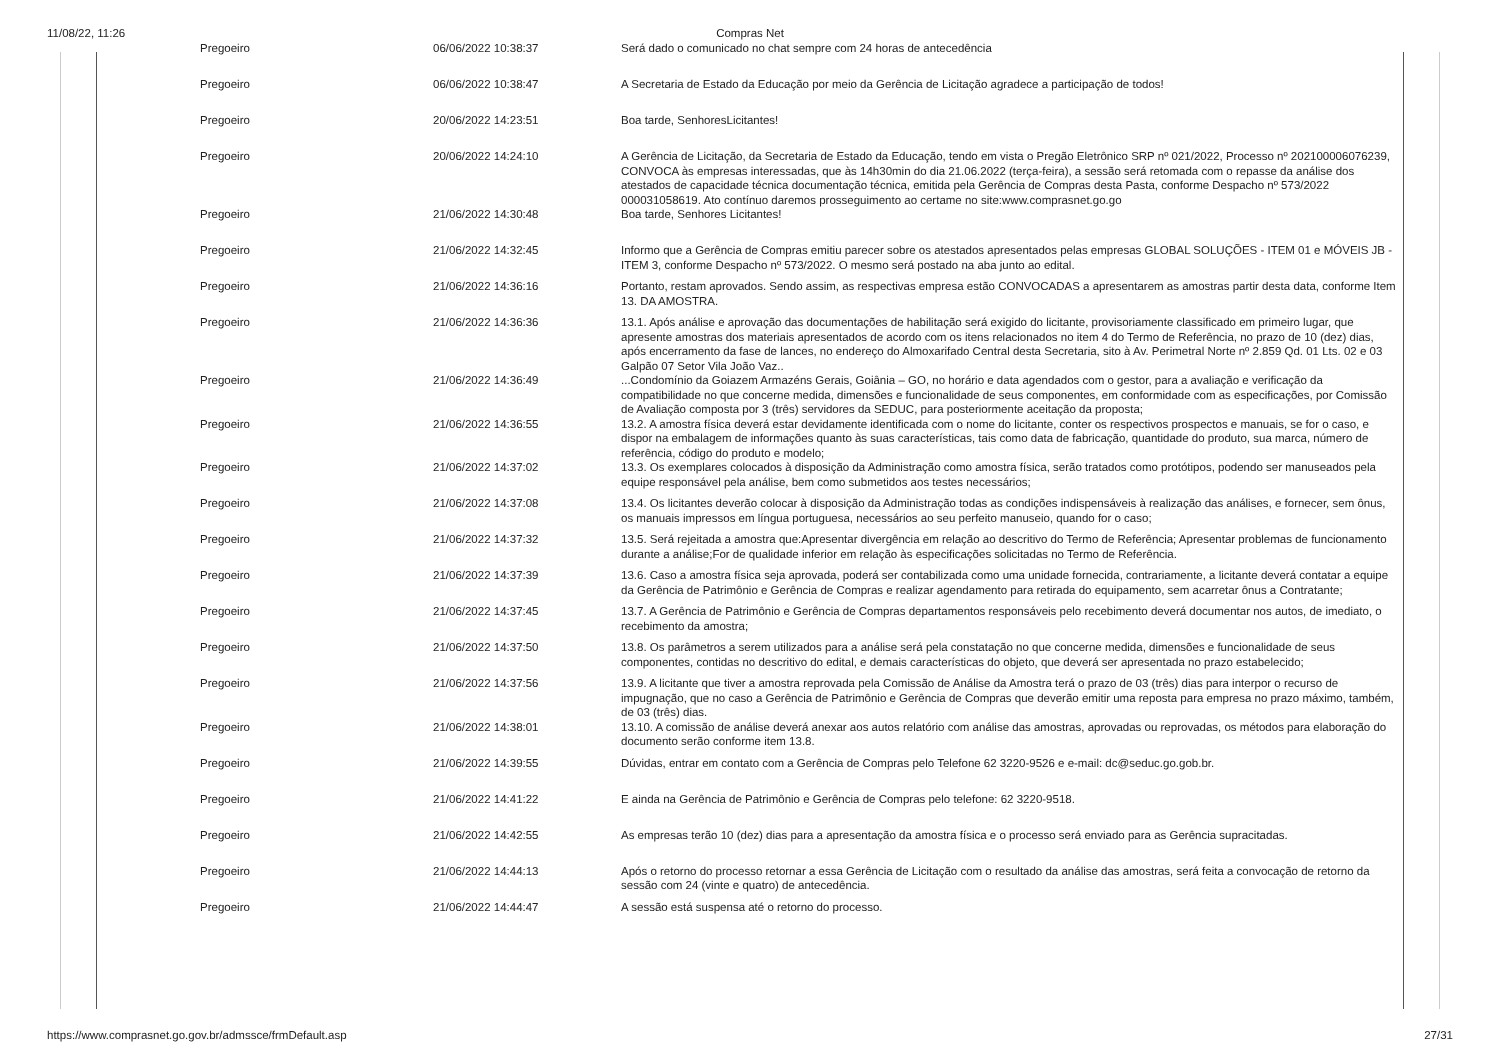11/08/22, 11:26 Compras Net
| Pregoeiro | 06/06/2022 10:38:37 | Será dado o comunicado no chat sempre com 24 horas de antecedência |
| Pregoeiro | 06/06/2022 10:38:47 | A Secretaria de Estado da Educação por meio da Gerência de Licitação agradece a participação de todos! |
| Pregoeiro | 20/06/2022 14:23:51 | Boa tarde, SenhoresLicitantes! |
| Pregoeiro | 20/06/2022 14:24:10 | A Gerência de Licitação, da Secretaria de Estado da Educação, tendo em vista o Pregão Eletrônico SRP nº 021/2022, Processo nº 202100006076239, CONVOCA às empresas interessadas, que às 14h30min do dia 21.06.2022 (terça-feira), a sessão será retomada com o repasse da análise dos atestados de capacidade técnica documentação técnica, emitida pela Gerência de Compras desta Pasta, conforme Despacho nº 573/2022 000031058619. Ato contínuo daremos prosseguimento ao certame no site:www.comprasnet.go.go |
| Pregoeiro | 21/06/2022 14:30:48 | Boa tarde, Senhores Licitantes! |
| Pregoeiro | 21/06/2022 14:32:45 | Informo que a Gerência de Compras emitiu parecer sobre os atestados apresentados pelas empresas GLOBAL SOLUÇÕES - ITEM 01 e MÓVEIS JB - ITEM 3, conforme Despacho nº 573/2022. O mesmo será postado na aba junto ao edital. |
| Pregoeiro | 21/06/2022 14:36:16 | Portanto, restam aprovados. Sendo assim, as respectivas empresa estão CONVOCADAS a apresentarem as amostras partir desta data, conforme Item 13. DA AMOSTRA. |
| Pregoeiro | 21/06/2022 14:36:36 | 13.1. Após análise e aprovação das documentações de habilitação será exigido do licitante, provisoriamente classificado em primeiro lugar, que apresente amostras dos materiais apresentados de acordo com os itens relacionados no item 4 do Termo de Referência, no prazo de 10 (dez) dias, após encerramento da fase de lances, no endereço do Almoxarifado Central desta Secretaria, sito à Av. Perimetral Norte nº 2.859 Qd. 01 Lts. 02 e 03 Galpão 07 Setor Vila João Vaz.. |
| Pregoeiro | 21/06/2022 14:36:49 | ...Condomínio da Goiazem Armazéns Gerais, Goiânia – GO, no horário e data agendados com o gestor, para a avaliação e verificação da compatibilidade no que concerne medida, dimensões e funcionalidade de seus componentes, em conformidade com as especificações, por Comissão de Avaliação composta por 3 (três) servidores da SEDUC, para posteriormente aceitação da proposta; |
| Pregoeiro | 21/06/2022 14:36:55 | 13.2. A amostra física deverá estar devidamente identificada com o nome do licitante, conter os respectivos prospectos e manuais, se for o caso, e dispor na embalagem de informações quanto às suas características, tais como data de fabricação, quantidade do produto, sua marca, número de referência, código do produto e modelo; |
| Pregoeiro | 21/06/2022 14:37:02 | 13.3. Os exemplares colocados à disposição da Administração como amostra física, serão tratados como protótipos, podendo ser manuseados pela equipe responsável pela análise, bem como submetidos aos testes necessários; |
| Pregoeiro | 21/06/2022 14:37:08 | 13.4. Os licitantes deverão colocar à disposição da Administração todas as condições indispensáveis à realização das análises, e fornecer, sem ônus, os manuais impressos em língua portuguesa, necessários ao seu perfeito manuseio, quando for o caso; |
| Pregoeiro | 21/06/2022 14:37:32 | 13.5. Será rejeitada a amostra que:Apresentar divergência em relação ao descritivo do Termo de Referência; Apresentar problemas de funcionamento durante a análise;For de qualidade inferior em relação às especificações solicitadas no Termo de Referência. |
| Pregoeiro | 21/06/2022 14:37:39 | 13.6. Caso a amostra física seja aprovada, poderá ser contabilizada como uma unidade fornecida, contrariamente, a licitante deverá contatar a equipe da Gerência de Patrimônio e Gerência de Compras e realizar agendamento para retirada do equipamento, sem acarretar ônus a Contratante; |
| Pregoeiro | 21/06/2022 14:37:45 | 13.7. A Gerência de Patrimônio e Gerência de Compras departamentos responsáveis pelo recebimento deverá documentar nos autos, de imediato, o recebimento da amostra; |
| Pregoeiro | 21/06/2022 14:37:50 | 13.8. Os parâmetros a serem utilizados para a análise será pela constatação no que concerne medida, dimensões e funcionalidade de seus componentes, contidas no descritivo do edital, e demais características do objeto, que deverá ser apresentada no prazo estabelecido; |
| Pregoeiro | 21/06/2022 14:37:56 | 13.9. A licitante que tiver a amostra reprovada pela Comissão de Análise da Amostra terá o prazo de 03 (três) dias para interpor o recurso de impugnação, que no caso a Gerência de Patrimônio e Gerência de Compras que deverão emitir uma reposta para empresa no prazo máximo, também, de 03 (três) dias. |
| Pregoeiro | 21/06/2022 14:38:01 | 13.10. A comissão de análise deverá anexar aos autos relatório com análise das amostras, aprovadas ou reprovadas, os métodos para elaboração do documento serão conforme item 13.8. |
| Pregoeiro | 21/06/2022 14:39:55 | Dúvidas, entrar em contato com a Gerência de Compras pelo Telefone 62 3220-9526 e e-mail: dc@seduc.go.gob.br. |
| Pregoeiro | 21/06/2022 14:41:22 | E ainda na Gerência de Patrimônio e Gerência de Compras pelo telefone: 62 3220-9518. |
| Pregoeiro | 21/06/2022 14:42:55 | As empresas terão 10 (dez) dias para a apresentação da amostra física e o processo será enviado para as Gerência supracitadas. |
| Pregoeiro | 21/06/2022 14:44:13 | Após o retorno do processo retornar a essa Gerência de Licitação com o resultado da análise das amostras, será feita a convocação de retorno da sessão com 24 (vinte e quatro) de antecedência. |
| Pregoeiro | 21/06/2022 14:44:47 | A sessão está suspensa até o retorno do processo. |
https://www.comprasnet.go.gov.br/admssce/frmDefault.asp 27/31